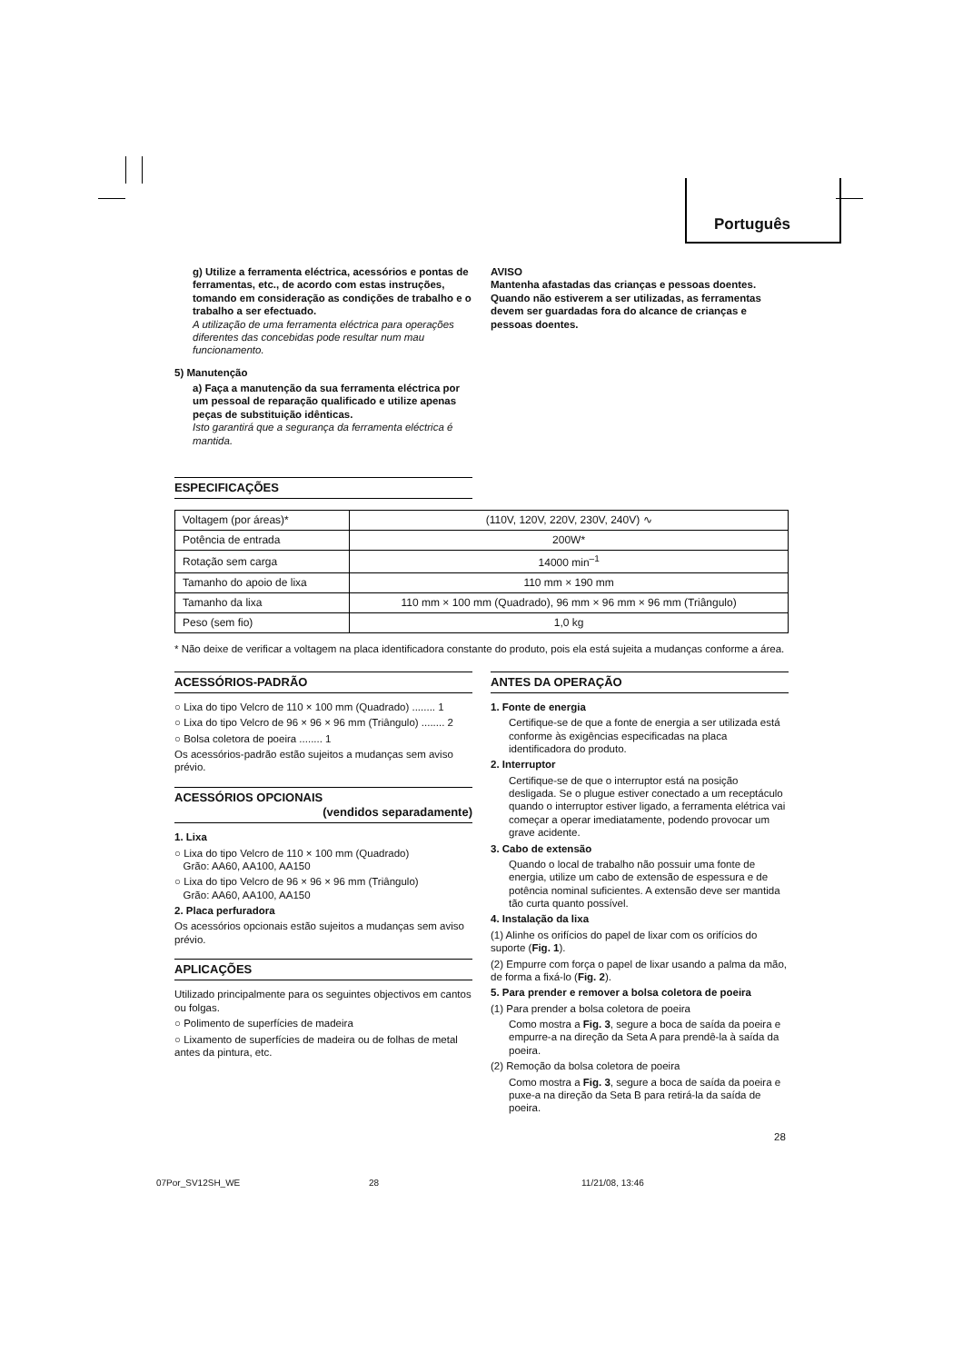Português
g) Utilize a ferramenta eléctrica, acessórios e pontas de ferramentas, etc., de acordo com estas instruções, tomando em consideração as condições de trabalho e o trabalho a ser efectuado.
A utilização de uma ferramenta eléctrica para operações diferentes das concebidas pode resultar num mau funcionamento.
5) Manutenção
a) Faça a manutenção da sua ferramenta eléctrica por um pessoal de reparação qualificado e utilize apenas peças de substituição idênticas.
Isto garantirá que a segurança da ferramenta eléctrica é mantida.
AVISO
Mantenha afastadas das crianças e pessoas doentes.
Quando não estiverem a ser utilizadas, as ferramentas devem ser guardadas fora do alcance de crianças e pessoas doentes.
ESPECIFICAÇÕES
| Voltagem (por áreas)* | (110V, 120V, 220V, 230V, 240V) ∿ |
| Potência de entrada | 200W* |
| Rotação sem carga | 14000 min<sup>–1</sup> |
| Tamanho do apoio de lixa | 110 mm × 190 mm |
| Tamanho da lixa | 110 mm × 100 mm (Quadrado), 96 mm × 96 mm × 96 mm (Triângulo) |
| Peso (sem fio) | 1,0 kg |
* Não deixe de verificar a voltagem na placa identificadora constante do produto, pois ela está sujeita a mudanças conforme a área.
ACESSÓRIOS-PADRÃO
○ Lixa do tipo Velcro de 110 × 100 mm (Quadrado) ........ 1
○ Lixa do tipo Velcro de 96 × 96 × 96 mm (Triângulo) ........ 2
○ Bolsa coletora de poeira ........ 1
Os acessórios-padrão estão sujeitos a mudanças sem aviso prévio.
ACESSÓRIOS OPCIONAIS
(vendidos separadamente)
1. Lixa
○ Lixa do tipo Velcro de 110 × 100 mm (Quadrado)
Grão: AA60, AA100, AA150
○ Lixa do tipo Velcro de 96 × 96 × 96 mm (Triângulo)
Grão: AA60, AA100, AA150
2. Placa perfuradora
Os acessórios opcionais estão sujeitos a mudanças sem aviso prévio.
APLICAÇÕES
Utilizado principalmente para os seguintes objectivos em cantos ou folgas.
○ Polimento de superfícies de madeira
○ Lixamento de superfícies de madeira ou de folhas de metal antes da pintura, etc.
ANTES DA OPERAÇÃO
1. Fonte de energia
Certifique-se de que a fonte de energia a ser utilizada está conforme às exigências especificadas na placa identificadora do produto.
2. Interruptor
Certifique-se de que o interruptor está na posição desligada. Se o plugue estiver conectado a um receptáculo quando o interruptor estiver ligado, a ferramenta elétrica vai começar a operar imediatamente, podendo provocar um grave acidente.
3. Cabo de extensão
Quando o local de trabalho não possuir uma fonte de energia, utilize um cabo de extensão de espessura e de potência nominal suficientes. A extensão deve ser mantida tão curta quanto possível.
4. Instalação da lixa
(1) Alinhe os orifícios do papel de lixar com os orifícios do suporte (Fig. 1).
(2) Empurre com força o papel de lixar usando a palma da mão, de forma a fixá-lo (Fig. 2).
5. Para prender e remover a bolsa coletora de poeira
(1) Para prender a bolsa coletora de poeira
Como mostra a Fig. 3, segure a boca de saída da poeira e empurre-a na direção da Seta A para prendê-la à saída da poeira.
(2) Remoção da bolsa coletora de poeira
Como mostra a Fig. 3, segure a boca de saída da poeira e puxe-a na direção da Seta B para retirá-la da saída de poeira.
28
07Por_SV12SH_WE 28 11/21/08, 13:46